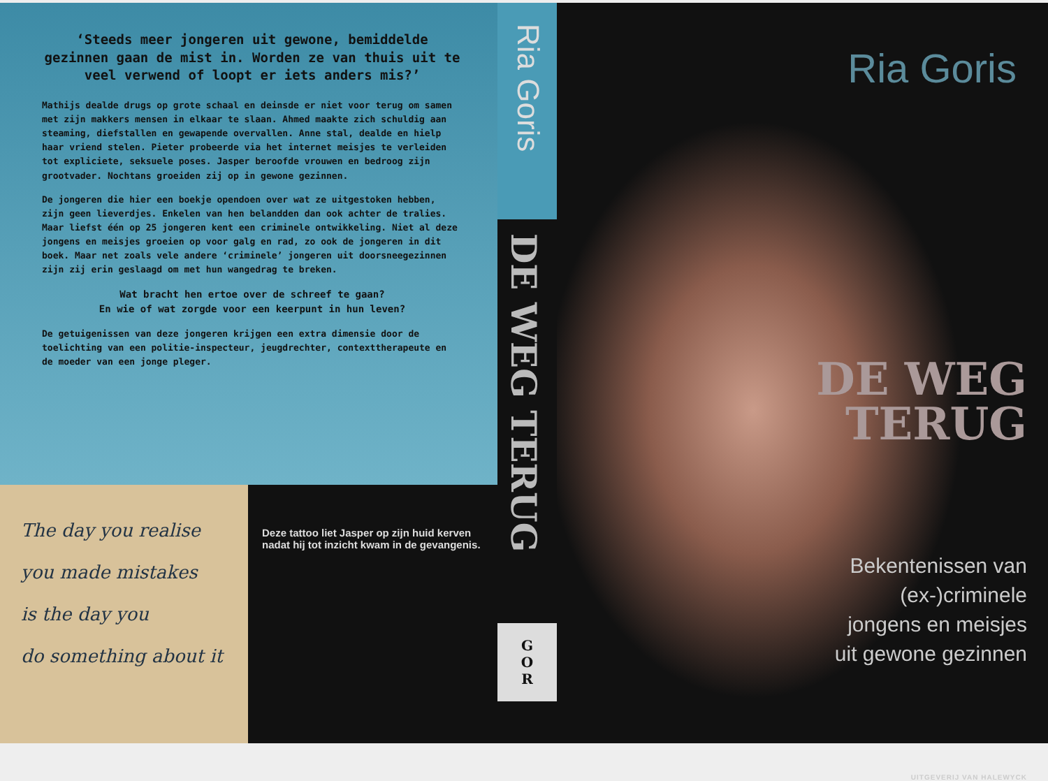‘Steeds meer jongeren uit gewone, bemiddelde gezinnen gaan de mist in. Worden ze van thuis uit te veel verwend of loopt er iets anders mis?’
Mathijs dealde drugs op grote schaal en deinsde er niet voor terug om samen met zijn makkers mensen in elkaar te slaan. Ahmed maakte zich schuldig aan steaming, diefstallen en gewapende overvallen. Anne stal, dealde en hielp haar vriend stelen. Pieter probeerde via het internet meisjes te verleiden tot expliciete, seksuele poses. Jasper beroofde vrouwen en bedroog zijn grootvader. Nochtans groeiden zij op in gewone gezinnen.
De jongeren die hier een boekje opendoen over wat ze uitgestoken hebben, zijn geen lieverdjes. Enkelen van hen belandden dan ook achter de tralies. Maar liefst één op 25 jongeren kent een criminele ontwikkeling. Niet al deze jongens en meisjes groeien op voor galg en rad, zo ook de jongeren in dit boek. Maar net zoals vele andere ‘criminele’ jongeren uit doorsneegezinnen zijn zij erin geslaagd om met hun wangedrag te breken.
Wat bracht hen ertoe over de schreef te gaan?
En wie of wat zorgde voor een keerpunt in hun leven?
De getuigenissen van deze jongeren krijgen een extra dimensie door de toelichting van een politie-inspecteur, jeugdrechter, contexttherapeute en de moeder van een jonge pleger.
The day you realise
you made mistakes
is the day you
do something about it
Deze tattoo liet Jasper op zijn huid kerven nadat hij tot inzicht kwam in de gevangenis.
Ria Goris
DE WEG TERUG
G
O
R
Ria Goris
DE WEG
TERUG
Bekentenissen van
(ex-)criminele
jongens en meisjes
uit gewone gezinnen
UITGEVERIJ VAN HALEWYCK